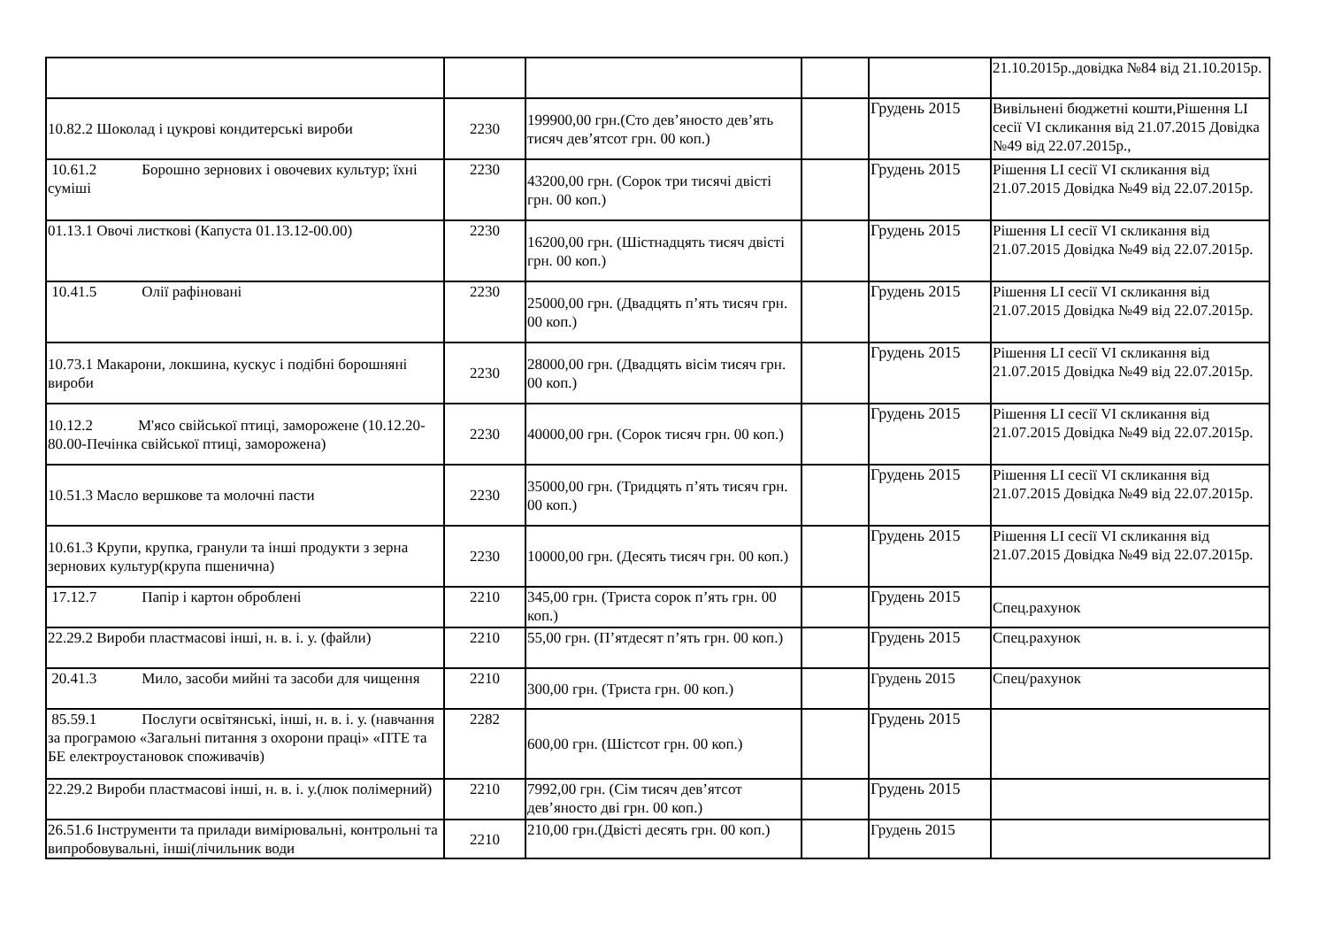| | | | | | 21.10.2015р.,довідка №84 від 21.10.2015р. |
| 10.82.2 Шоколад і цукрові кондитерські вироби | 2230 | 199900,00 грн.(Сто дев’яносто дев’ять тисяч дев’ятсот грн. 00 коп.) | | Грудень 2015 | Вивільнені бюджетні кошти,Рішення LI сесії VI скликання від 21.07.2015 Довідка №49 від 22.07.2015р., |
| 10.61.2 Борошно зернових і овочевих культур; їхні суміші | 2230 | 43200,00 грн. (Сорок три тисячі двісті грн. 00 коп.) | | Грудень 2015 | Рішення LI сесії VI скликання від 21.07.2015 Довідка №49 від 22.07.2015р. |
| 01.13.1 Овочі листкові (Капуста 01.13.12-00.00) | 2230 | 16200,00 грн. (Шістнадцять тисяч двісті грн. 00 коп.) | | Грудень 2015 | Рішення LI сесії VI скликання від 21.07.2015 Довідка №49 від 22.07.2015р. |
| 10.41.5 Олії рафіновані | 2230 | 25000,00 грн. (Двадцять п’ять тисяч грн. 00 коп.) | | Грудень 2015 | Рішення LI сесії VI скликання від 21.07.2015 Довідка №49 від 22.07.2015р. |
| 10.73.1 Макарони, локшина, кускус і подібні борошняні вироби | 2230 | 28000,00 грн. (Двадцять вісім тисяч грн. 00 коп.) | | Грудень 2015 | Рішення LI сесії VI скликання від 21.07.2015 Довідка №49 від 22.07.2015р. |
| 10.12.2 М'ясо свійської птиці, заморожене (10.12.20-80.00-Печінка свійської птиці, заморожена) | 2230 | 40000,00 грн. (Сорок тисяч грн. 00 коп.) | | Грудень 2015 | Рішення LI сесії VI скликання від 21.07.2015 Довідка №49 від 22.07.2015р. |
| 10.51.3 Масло вершкове та молочні пасти | 2230 | 35000,00 грн. (Тридцять п’ять тисяч грн. 00 коп.) | | Грудень 2015 | Рішення LI сесії VI скликання від 21.07.2015 Довідка №49 від 22.07.2015р. |
| 10.61.3 Крупи, крупка, гранули та інші продукти з зерна зернових культур(крупа пшенична) | 2230 | 10000,00 грн. (Десять тисяч грн. 00 коп.) | | Грудень 2015 | Рішення LI сесії VI скликання від 21.07.2015 Довідка №49 від 22.07.2015р. |
| 17.12.7 Папір і картон оброблені | 2210 | 345,00 грн. (Триста сорок п’ять грн. 00 коп.) | | Грудень 2015 | Спец.рахунок |
| 22.29.2 Вироби пластмасові інші, н. в. і. у. (файли) | 2210 | 55,00 грн. (П’ятдесят п’ять грн. 00 коп.) | | Грудень 2015 | Спец.рахунок |
| 20.41.3 Мило, засоби мийні та засоби для чищення | 2210 | 300,00 грн. (Триста грн. 00 коп.) | | Грудень 2015 | Спец/рахунок |
| 85.59.1 Послуги освітянські, інші, н. в. і. у. (навчання за програмою «Загальні питання з охорони праці» «ПТЕ та БЕ електроустановок споживачів) | 2282 | 600,00 грн. (Шістсот грн. 00 коп.) | | Грудень 2015 | |
| 22.29.2 Вироби пластмасові інші, н. в. і. у.(люк полімерний) | 2210 | 7992,00 грн. (Сім тисяч дев’ятсот дев’яносто дві грн. 00 коп.) | | Грудень 2015 | |
| 26.51.6 Інструменти та прилади вимірювальні, контрольні та випробовувальні, інші(лічильник води | 2210 | 210,00 грн.(Двісті десять грн. 00 коп.) | | Грудень 2015 | |